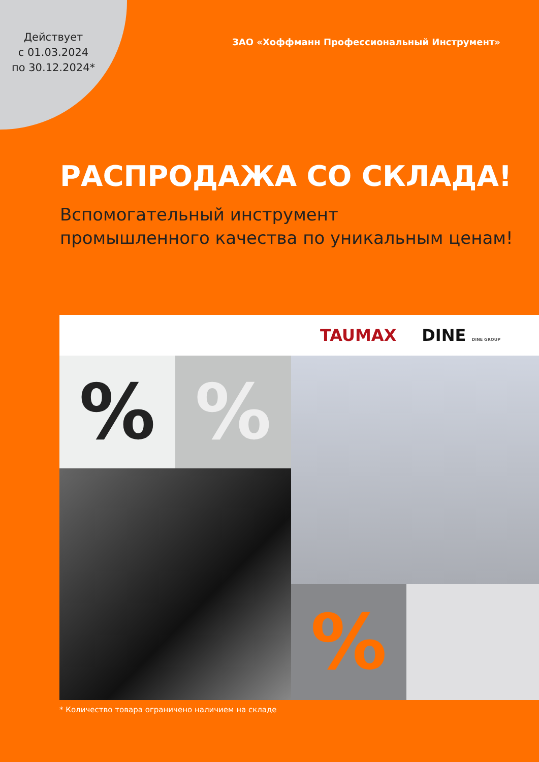Действует
с 01.03.2024
по 30.12.2024*
ЗАО «Хоффманн Профессиональный Инструмент»
РАСПРОДАЖА СО СКЛАДА!
Вспомогательный инструмент
промышленного качества по уникальным ценам!
TAUMAX DINE DINE GROUP
% %
%
* Количество товара ограничено наличием на складе